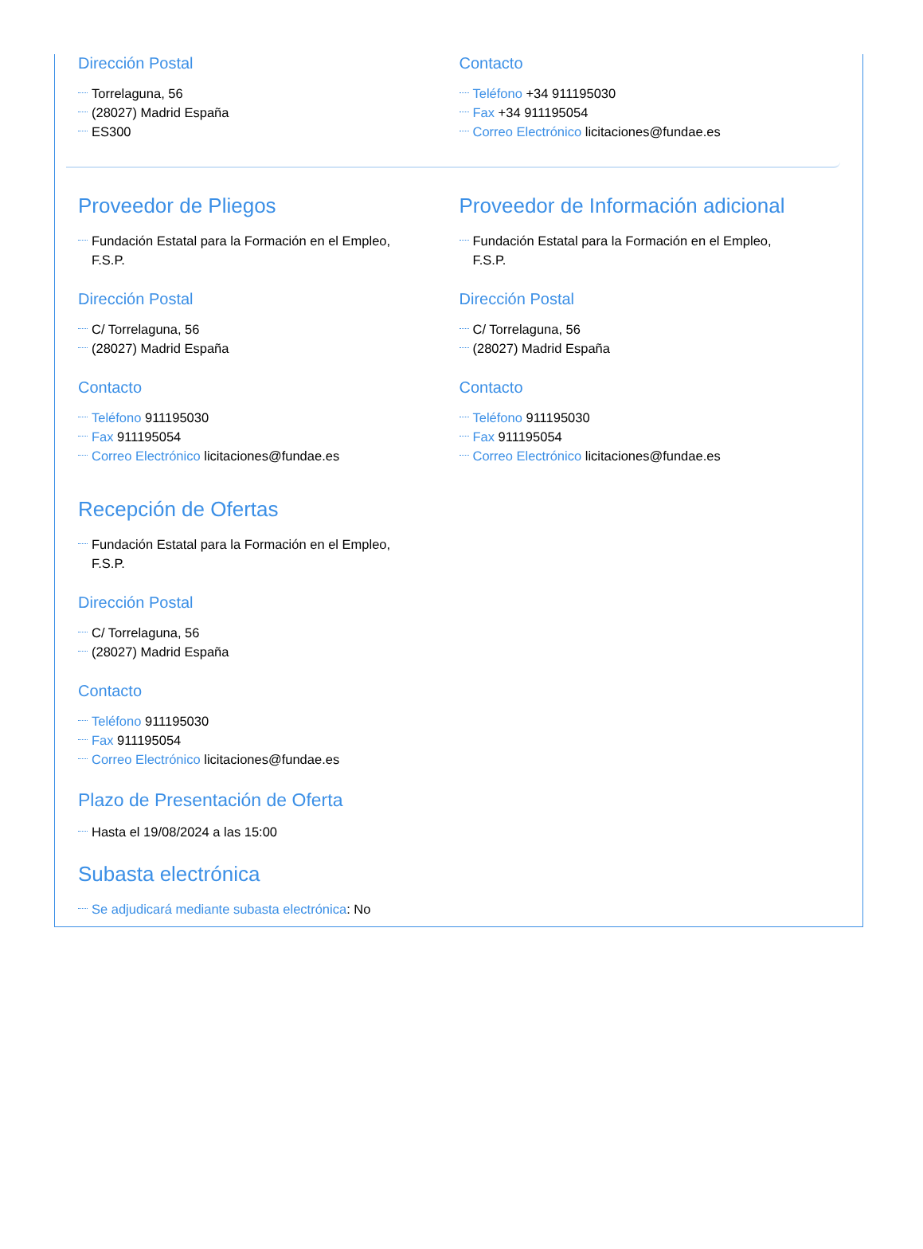Dirección Postal
Torrelaguna, 56
(28027) Madrid España
ES300
Contacto
Teléfono +34 911195030
Fax +34 911195054
Correo Electrónico licitaciones@fundae.es
Proveedor de Pliegos
Fundación Estatal para la Formación en el Empleo,
F.S.P.
Dirección Postal
C/ Torrelaguna, 56
(28027) Madrid España
Contacto
Teléfono 911195030
Fax 911195054
Correo Electrónico licitaciones@fundae.es
Proveedor de Información adicional
Fundación Estatal para la Formación en el Empleo,
F.S.P.
Dirección Postal
C/ Torrelaguna, 56
(28027) Madrid España
Contacto
Teléfono 911195030
Fax 911195054
Correo Electrónico licitaciones@fundae.es
Recepción de Ofertas
Fundación Estatal para la Formación en el Empleo,
F.S.P.
Dirección Postal
C/ Torrelaguna, 56
(28027) Madrid España
Contacto
Teléfono 911195030
Fax 911195054
Correo Electrónico licitaciones@fundae.es
Plazo de Presentación de Oferta
Hasta el 19/08/2024 a las 15:00
Subasta electrónica
Se adjudicará mediante subasta electrónica: No